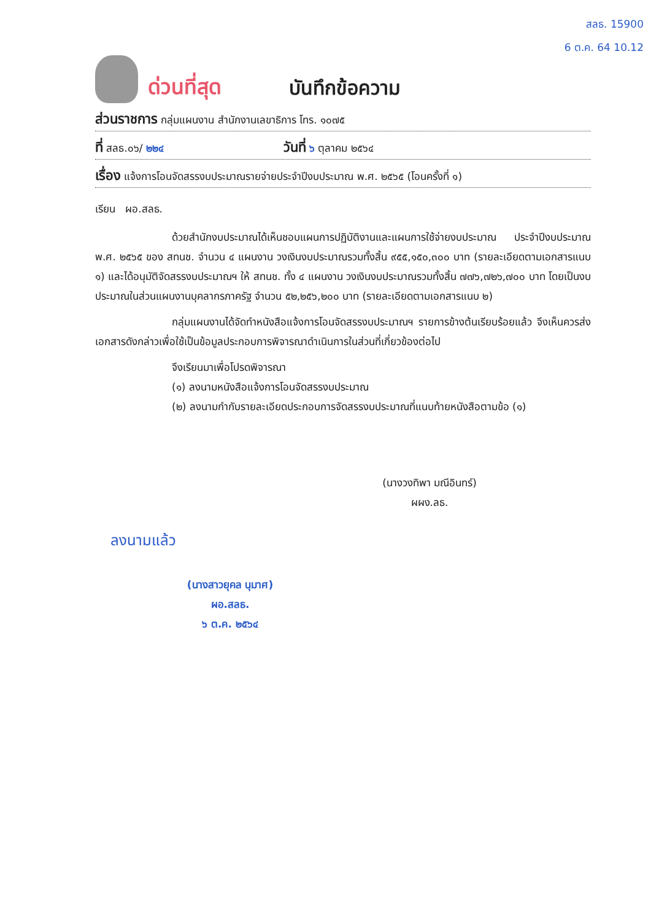สลธ. 15900
6 ต.ค. 64 10.12
ด่วนที่สุด
บันทึกข้อความ
ส่วนราชการ กลุ่มแผนงาน สำนักงานเลขาธิการ โทร. ๑๐๗๕
ที่ สลธ.๐๖/ ๒๒๔ วันที่ ๖ ตุลาคม ๒๕๖๔
เรื่อง แจ้งการโอนจัดสรรงบประมาณรายจ่ายประจำปีงบประมาณ พ.ศ. ๒๕๖๕ (โอนครั้งที่ ๑)
เรียน ผอ.สลธ.
ด้วยสำนักงบประมาณได้เห็นชอบแผนการปฏิบัติงานและแผนการใช้จ่ายงบประมาณ ประจำปีงบประมาณ พ.ศ. ๒๕๖๕ ของ สทนช. จำนวน ๔ แผนงาน วงเงินงบประมาณรวมทั้งสิ้น ๙๕๕,๑๕๐,๓๐๐ บาท (รายละเอียดตามเอกสารแนบ ๑) และได้อนุมัติจัดสรรงบประมาณฯ ให้ สทนช. ทั้ง ๔ แผนงาน วงเงินงบประมาณรวมทั้งสิ้น ๗๗๖,๗๒๖,๗๐๐ บาท โดยเป็นงบประมาณในส่วนแผนงานบุคลากรภาครัฐ จำนวน ๕๒,๒๕๖,๒๐๐ บาท (รายละเอียดตามเอกสารแนบ ๒)
กลุ่มแผนงานได้จัดทำหนังสือแจ้งการโอนจัดสรรงบประมาณฯ รายการข้างต้นเรียบร้อยแล้ว จึงเห็นควรส่งเอกสารดังกล่าวเพื่อใช้เป็นข้อมูลประกอบการพิจารณาดำเนินการในส่วนที่เกี่ยวข้องต่อไป
จึงเรียนมาเพื่อโปรดพิจารณา
(๑) ลงนามหนังสือแจ้งการโอนจัดสรรงบประมาณ
(๒) ลงนามกำกับรายละเอียดประกอบการจัดสรรงบประมาณที่แนบท้ายหนังสือตามข้อ (๑)
(นางวงทิพา มณีอินทร์)
ผผง.ลธ.
ลงนามแล้ว
(นางสาวยุคล นุมาศ)
ผอ.สลธ.
๖ ต.ค. ๒๕๖๔